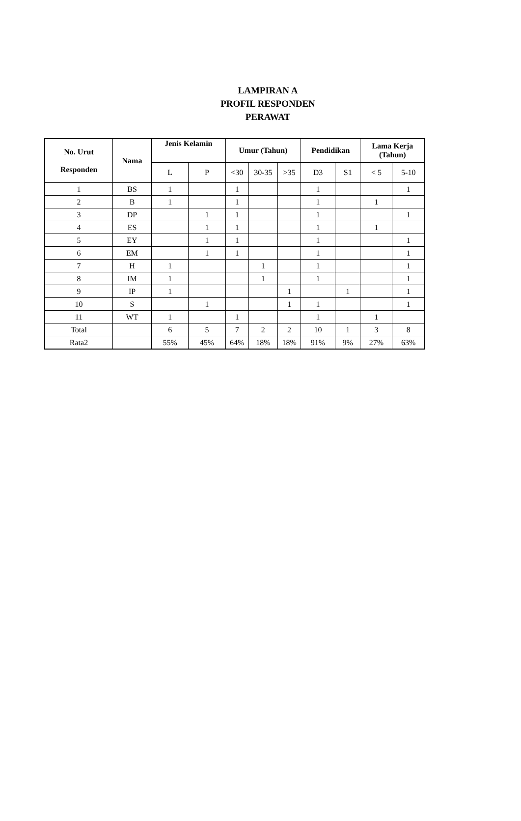LAMPIRAN A
PROFIL RESPONDEN
PERAWAT
| No. Urut Responden | Nama | Jenis Kelamin | | Umur (Tahun) | | | Pendidikan | | Lama Kerja (Tahun) | |
| --- | --- | --- | --- | --- | --- | --- | --- | --- | --- | --- |
| | | L | P | <30 | 30-35 | >35 | D3 | S1 | < 5 | 5-10 |
| 1 | BS | 1 | | 1 | | | 1 | | | 1 |
| 2 | B | 1 | | 1 | | | 1 | | 1 | |
| 3 | DP | | 1 | 1 | | | 1 | | | 1 |
| 4 | ES | | 1 | 1 | | | 1 | | 1 | |
| 5 | EY | | 1 | 1 | | | 1 | | | 1 |
| 6 | EM | | 1 | 1 | | | 1 | | | 1 |
| 7 | H | 1 | | | 1 | | 1 | | | 1 |
| 8 | IM | 1 | | | 1 | | 1 | | | 1 |
| 9 | IP | 1 | | | | 1 | | 1 | | 1 |
| 10 | S | | 1 | | | 1 | 1 | | | 1 |
| 11 | WT | 1 | | 1 | | | 1 | | 1 | |
| Total | | 6 | 5 | 7 | 2 | 2 | 10 | 1 | 3 | 8 |
| Rata2 | | 55% | 45% | 64% | 18% | 18% | 91% | 9% | 27% | 63% |